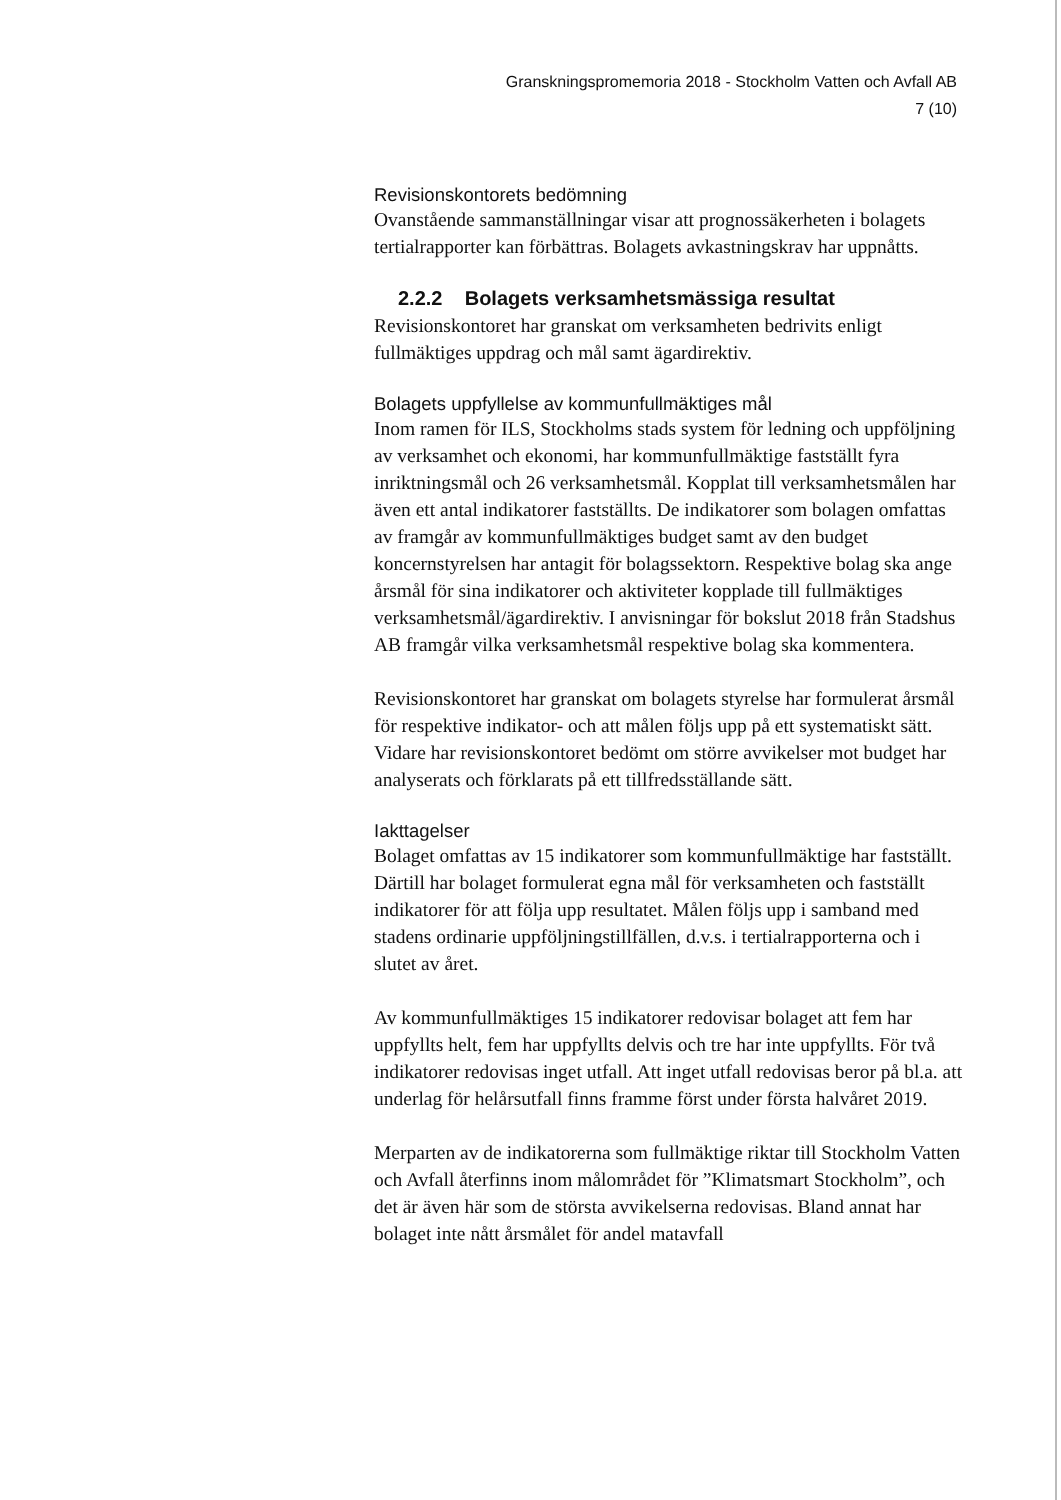Granskningspromemoria 2018 - Stockholm Vatten och Avfall AB
7 (10)
Revisionskontorets bedömning
Ovanstående sammanställningar visar att prognossäkerheten i bolagets tertialrapporter kan förbättras. Bolagets avkastningskrav har uppnåtts.
2.2.2 Bolagets verksamhetsmässiga resultat
Revisionskontoret har granskat om verksamheten bedrivits enligt fullmäktiges uppdrag och mål samt ägardirektiv.
Bolagets uppfyllelse av kommunfullmäktiges mål
Inom ramen för ILS, Stockholms stads system för ledning och uppföljning av verksamhet och ekonomi, har kommunfullmäktige fastställt fyra inriktningsmål och 26 verksamhetsmål. Kopplat till verksamhetsmålen har även ett antal indikatorer fastställts. De indikatorer som bolagen omfattas av framgår av kommunfullmäktiges budget samt av den budget koncernstyrelsen har antagit för bolagssektorn. Respektive bolag ska ange årsmål för sina indikatorer och aktiviteter kopplade till fullmäktiges verksamhetsmål/ägardirektiv. I anvisningar för bokslut 2018 från Stadshus AB framgår vilka verksamhetsmål respektive bolag ska kommentera.
Revisionskontoret har granskat om bolagets styrelse har formulerat årsmål för respektive indikator- och att målen följs upp på ett systematiskt sätt. Vidare har revisionskontoret bedömt om större avvikelser mot budget har analyserats och förklarats på ett tillfredsställande sätt.
Iakttagelser
Bolaget omfattas av 15 indikatorer som kommunfullmäktige har fastställt. Därtill har bolaget formulerat egna mål för verksamheten och fastställt indikatorer för att följa upp resultatet. Målen följs upp i samband med stadens ordinarie uppföljningstillfällen, d.v.s. i tertialrapporterna och i slutet av året.
Av kommunfullmäktiges 15 indikatorer redovisar bolaget att fem har uppfyllts helt, fem har uppfyllts delvis och tre har inte uppfyllts. För två indikatorer redovisas inget utfall. Att inget utfall redovisas beror på bl.a. att underlag för helårsutfall finns framme först under första halvåret 2019.
Merparten av de indikatorerna som fullmäktige riktar till Stockholm Vatten och Avfall återfinns inom målområdet för ”Klimatsmart Stockholm”, och det är även här som de största avvikelserna redovisas. Bland annat har bolaget inte nått årsmålet för andel matavfall